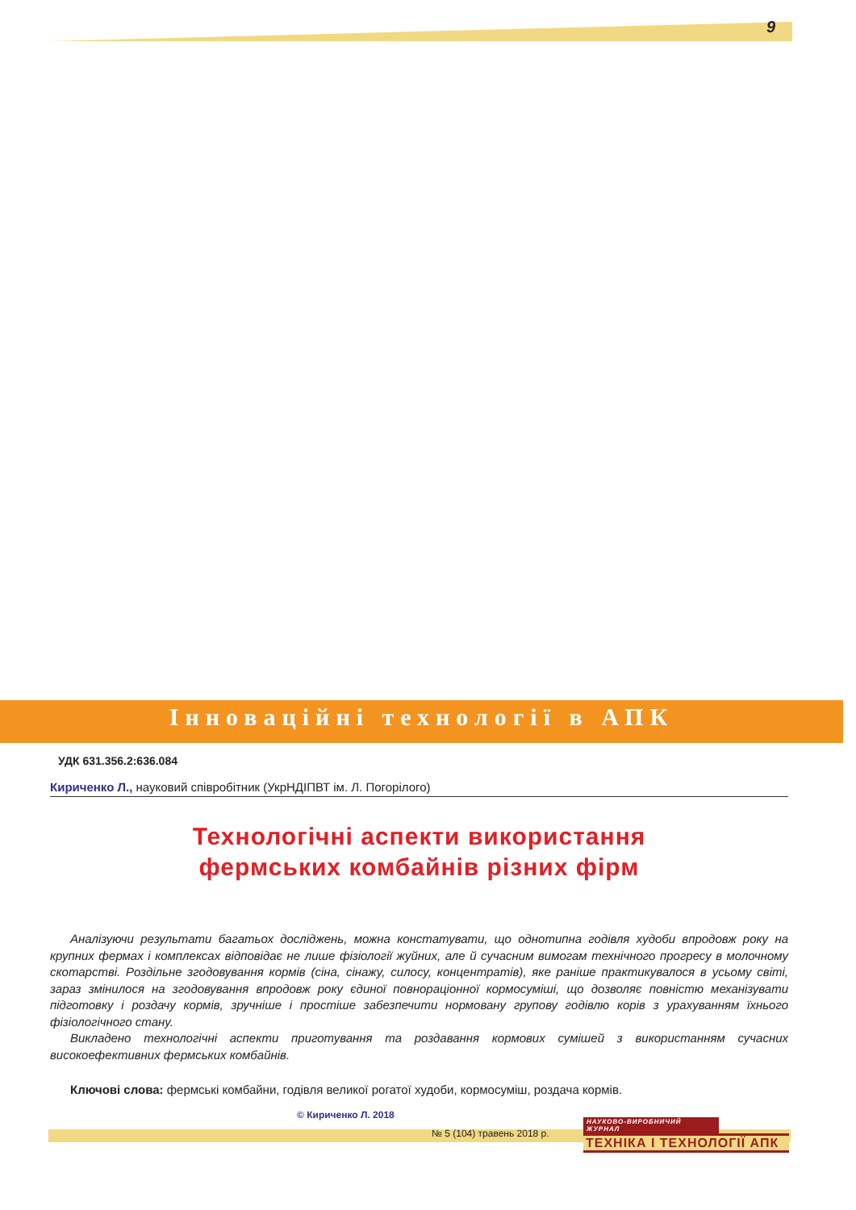9
Інноваційні технології в АПК
УДК 631.356.2:636.084
Кириченко Л., науковий співробітник (УкрНДІПВТ ім. Л. Погорілого)
Технологічні аспекти використання
фермських комбайнів різних фірм
Аналізуючи результати багатьох досліджень, можна констатувати, що однотипна годівля худоби впродовж року на крупних фермах і комплексах відповідає не лише фізіології жуйних, але й сучасним вимогам технічного прогресу в молочному скотарстві. Роздільне згодовування кормів (сіна, сінажу, силосу, концентратів), яке раніше практикувалося в усьому світі, зараз змінилося на згодовування впродовж року єдиної повнораціонної кормосуміші, що дозволяє повністю механізувати підготовку і роздачу кормів, зручніше і простіше забезпечити нормовану групову годівлю корів з урахуванням їхнього фізіологічного стану.
Викладено технологічні аспекти приготування та роздавання кормових сумішей з використанням сучасних високоефективних фермських комбайнів.
Ключові слова: фермські комбайни, годівля великої рогатої худоби, кормосуміш, роздача кормів.
© Кириченко Л. 2018
№ 5 (104) травень 2018 р.
НАУКОВО-ВИРОБНИЧИЙ ЖУРНАЛ
ТЕХНІКА І ТЕХНОЛОГІЇ АПК